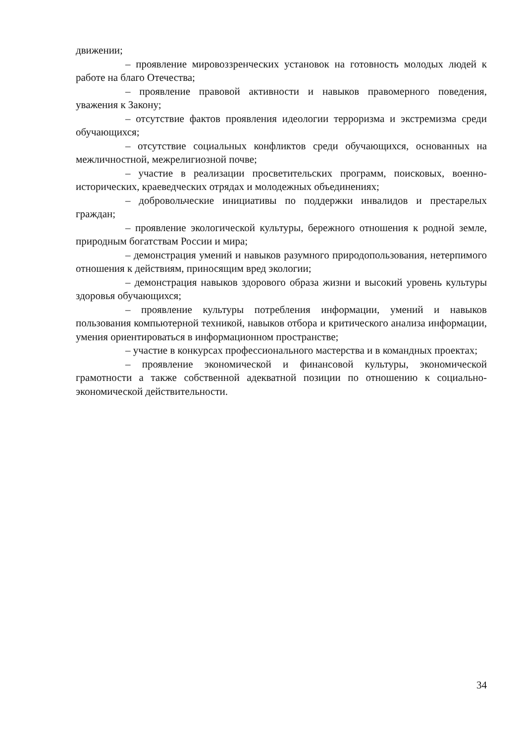движении;
– проявление мировоззренческих установок на готовность молодых людей к работе на благо Отечества;
– проявление правовой активности и навыков правомерного поведения, уважения к Закону;
– отсутствие фактов проявления идеологии терроризма и экстремизма среди обучающихся;
– отсутствие социальных конфликтов среди обучающихся, основанных на межличностной, межрелигиозной почве;
– участие в реализации просветительских программ, поисковых, военно-исторических, краеведческих отрядах и молодежных объединениях;
– добровольческие инициативы по поддержки инвалидов и престарелых граждан;
– проявление экологической культуры, бережного отношения к родной земле, природным богатствам России и мира;
– демонстрация умений и навыков разумного природопользования, нетерпимого отношения к действиям, приносящим вред экологии;
– демонстрация навыков здорового образа жизни и высокий уровень культуры здоровья обучающихся;
– проявление культуры потребления информации, умений и навыков пользования компьютерной техникой, навыков отбора и критического анализа информации, умения ориентироваться в информационном пространстве;
– участие в конкурсах профессионального мастерства и в командных проектах;
– проявление экономической и финансовой культуры, экономической грамотности а также собственной адекватной позиции по отношению к социально-экономической действительности.
34